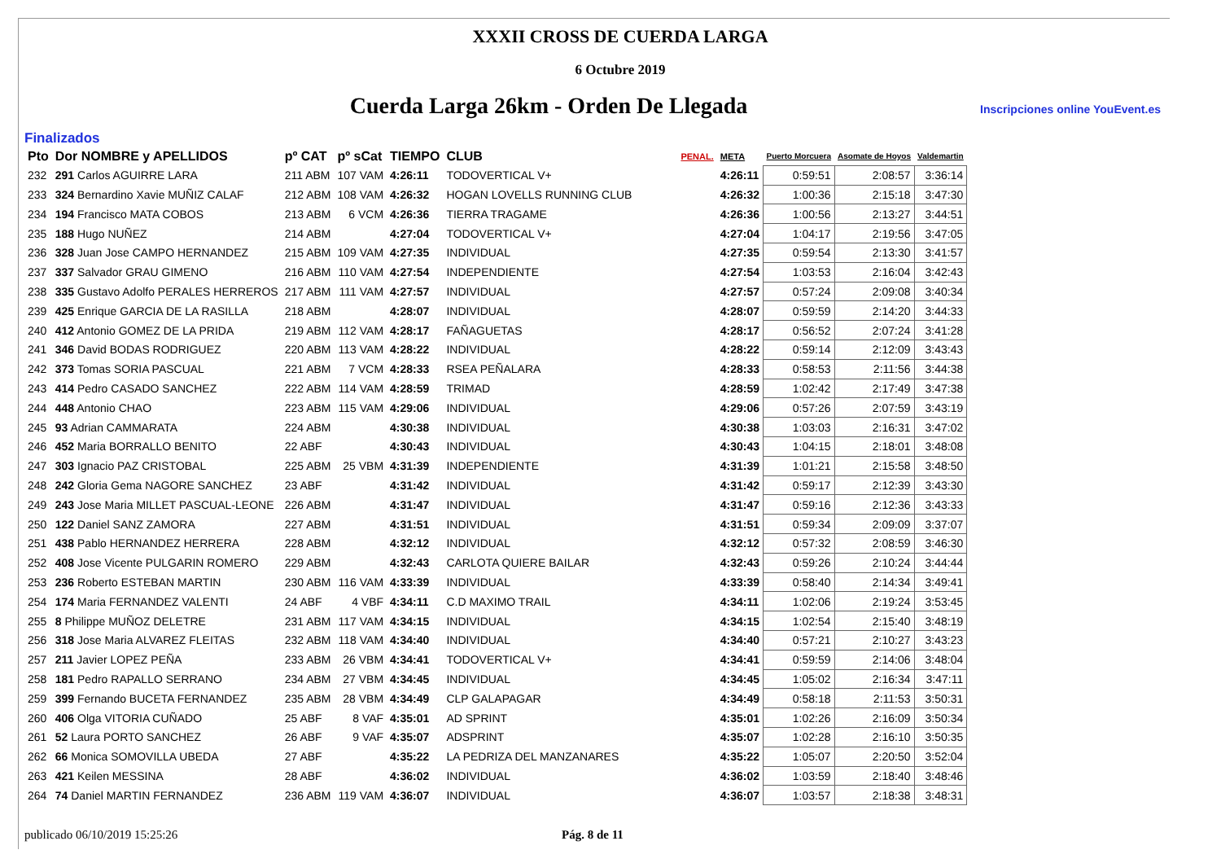XXXII CROSS DE CUERDA LARGA
6 Octubre 2019
Cuerda Larga 26km - Orden De Llegada
Inscripciones online YouEvent.es
Finalizados
| Pto | Dor NOMBRE y APELLIDOS | pº CAT | pº sCat | TIEMPO | CLUB | PENAL. | META | Puerto Morcuera | Asomate de Hoyos | Valdemartin |
| --- | --- | --- | --- | --- | --- | --- | --- | --- | --- | --- |
| 232 | 291 Carlos AGUIRRE LARA | 211 ABM | 107 VAM | 4:26:11 | TODOVERTICAL V+ | | 4:26:11 | 0:59:51 | 2:08:57 | 3:36:14 |
| 233 | 324 Bernardino Xavie MUÑIZ CALAF | 212 ABM | 108 VAM | 4:26:32 | HOGAN LOVELLS RUNNING CLUB | | 4:26:32 | 1:00:36 | 2:15:18 | 3:47:30 |
| 234 | 194 Francisco MATA COBOS | 213 ABM | 6 VCM | 4:26:36 | TIERRA TRAGAME | | 4:26:36 | 1:00:56 | 2:13:27 | 3:44:51 |
| 235 | 188 Hugo NUÑEZ | 214 ABM | | 4:27:04 | TODOVERTICAL V+ | | 4:27:04 | 1:04:17 | 2:19:56 | 3:47:05 |
| 236 | 328 Juan Jose CAMPO HERNANDEZ | 215 ABM | 109 VAM | 4:27:35 | INDIVIDUAL | | 4:27:35 | 0:59:54 | 2:13:30 | 3:41:57 |
| 237 | 337 Salvador GRAU GIMENO | 216 ABM | 110 VAM | 4:27:54 | INDEPENDIENTE | | 4:27:54 | 1:03:53 | 2:16:04 | 3:42:43 |
| 238 | 335 Gustavo Adolfo PERALES HERREROS | 217 ABM | 111 VAM | 4:27:57 | INDIVIDUAL | | 4:27:57 | 0:57:24 | 2:09:08 | 3:40:34 |
| 239 | 425 Enrique GARCIA DE LA RASILLA | 218 ABM | | 4:28:07 | INDIVIDUAL | | 4:28:07 | 0:59:59 | 2:14:20 | 3:44:33 |
| 240 | 412 Antonio GOMEZ DE LA PRIDA | 219 ABM | 112 VAM | 4:28:17 | FAÑAGUETAS | | 4:28:17 | 0:56:52 | 2:07:24 | 3:41:28 |
| 241 | 346 David BODAS RODRIGUEZ | 220 ABM | 113 VAM | 4:28:22 | INDIVIDUAL | | 4:28:22 | 0:59:14 | 2:12:09 | 3:43:43 |
| 242 | 373 Tomas SORIA PASCUAL | 221 ABM | 7 VCM | 4:28:33 | RSEA PEÑALARA | | 4:28:33 | 0:58:53 | 2:11:56 | 3:44:38 |
| 243 | 414 Pedro CASADO SANCHEZ | 222 ABM | 114 VAM | 4:28:59 | TRIMAD | | 4:28:59 | 1:02:42 | 2:17:49 | 3:47:38 |
| 244 | 448 Antonio CHAO | 223 ABM | 115 VAM | 4:29:06 | INDIVIDUAL | | 4:29:06 | 0:57:26 | 2:07:59 | 3:43:19 |
| 245 | 93 Adrian CAMMARATA | 224 ABM | | 4:30:38 | INDIVIDUAL | | 4:30:38 | 1:03:03 | 2:16:31 | 3:47:02 |
| 246 | 452 Maria BORRALLO BENITO | 22 ABF | | 4:30:43 | INDIVIDUAL | | 4:30:43 | 1:04:15 | 2:18:01 | 3:48:08 |
| 247 | 303 Ignacio PAZ CRISTOBAL | 225 ABM | 25 VBM | 4:31:39 | INDEPENDIENTE | | 4:31:39 | 1:01:21 | 2:15:58 | 3:48:50 |
| 248 | 242 Gloria Gema NAGORE SANCHEZ | 23 ABF | | 4:31:42 | INDIVIDUAL | | 4:31:42 | 0:59:17 | 2:12:39 | 3:43:30 |
| 249 | 243 Jose Maria MILLET PASCUAL-LEONE | 226 ABM | | 4:31:47 | INDIVIDUAL | | 4:31:47 | 0:59:16 | 2:12:36 | 3:43:33 |
| 250 | 122 Daniel SANZ ZAMORA | 227 ABM | | 4:31:51 | INDIVIDUAL | | 4:31:51 | 0:59:34 | 2:09:09 | 3:37:07 |
| 251 | 438 Pablo HERNANDEZ HERRERA | 228 ABM | | 4:32:12 | INDIVIDUAL | | 4:32:12 | 0:57:32 | 2:08:59 | 3:46:30 |
| 252 | 408 Jose Vicente PULGARIN ROMERO | 229 ABM | | 4:32:43 | CARLOTA QUIERE BAILAR | | 4:32:43 | 0:59:26 | 2:10:24 | 3:44:44 |
| 253 | 236 Roberto ESTEBAN MARTIN | 230 ABM | 116 VAM | 4:33:39 | INDIVIDUAL | | 4:33:39 | 0:58:40 | 2:14:34 | 3:49:41 |
| 254 | 174 Maria FERNANDEZ VALENTI | 24 ABF | 4 VBF | 4:34:11 | C.D MAXIMO TRAIL | | 4:34:11 | 1:02:06 | 2:19:24 | 3:53:45 |
| 255 | 8 Philippe MUÑOZ DELETRE | 231 ABM | 117 VAM | 4:34:15 | INDIVIDUAL | | 4:34:15 | 1:02:54 | 2:15:40 | 3:48:19 |
| 256 | 318 Jose Maria ALVAREZ FLEITAS | 232 ABM | 118 VAM | 4:34:40 | INDIVIDUAL | | 4:34:40 | 0:57:21 | 2:10:27 | 3:43:23 |
| 257 | 211 Javier LOPEZ PEÑA | 233 ABM | 26 VBM | 4:34:41 | TODOVERTICAL V+ | | 4:34:41 | 0:59:59 | 2:14:06 | 3:48:04 |
| 258 | 181 Pedro RAPALLO SERRANO | 234 ABM | 27 VBM | 4:34:45 | INDIVIDUAL | | 4:34:45 | 1:05:02 | 2:16:34 | 3:47:11 |
| 259 | 399 Fernando BUCETA FERNANDEZ | 235 ABM | 28 VBM | 4:34:49 | CLP GALAPAGAR | | 4:34:49 | 0:58:18 | 2:11:53 | 3:50:31 |
| 260 | 406 Olga VITORIA CUÑADO | 25 ABF | 8 VAF | 4:35:01 | AD SPRINT | | 4:35:01 | 1:02:26 | 2:16:09 | 3:50:34 |
| 261 | 52 Laura PORTO SANCHEZ | 26 ABF | 9 VAF | 4:35:07 | ADSPRINT | | 4:35:07 | 1:02:28 | 2:16:10 | 3:50:35 |
| 262 | 66 Monica SOMOVILLA UBEDA | 27 ABF | | 4:35:22 | LA PEDRIZA DEL MANZANARES | | 4:35:22 | 1:05:07 | 2:20:50 | 3:52:04 |
| 263 | 421 Keilen MESSINA | 28 ABF | | 4:36:02 | INDIVIDUAL | | 4:36:02 | 1:03:59 | 2:18:40 | 3:48:46 |
| 264 | 74 Daniel MARTIN FERNANDEZ | 236 ABM | 119 VAM | 4:36:07 | INDIVIDUAL | | 4:36:07 | 1:03:57 | 2:18:38 | 3:48:31 |
publicado 06/10/2019 15:25:26 Pág. 8 de 11